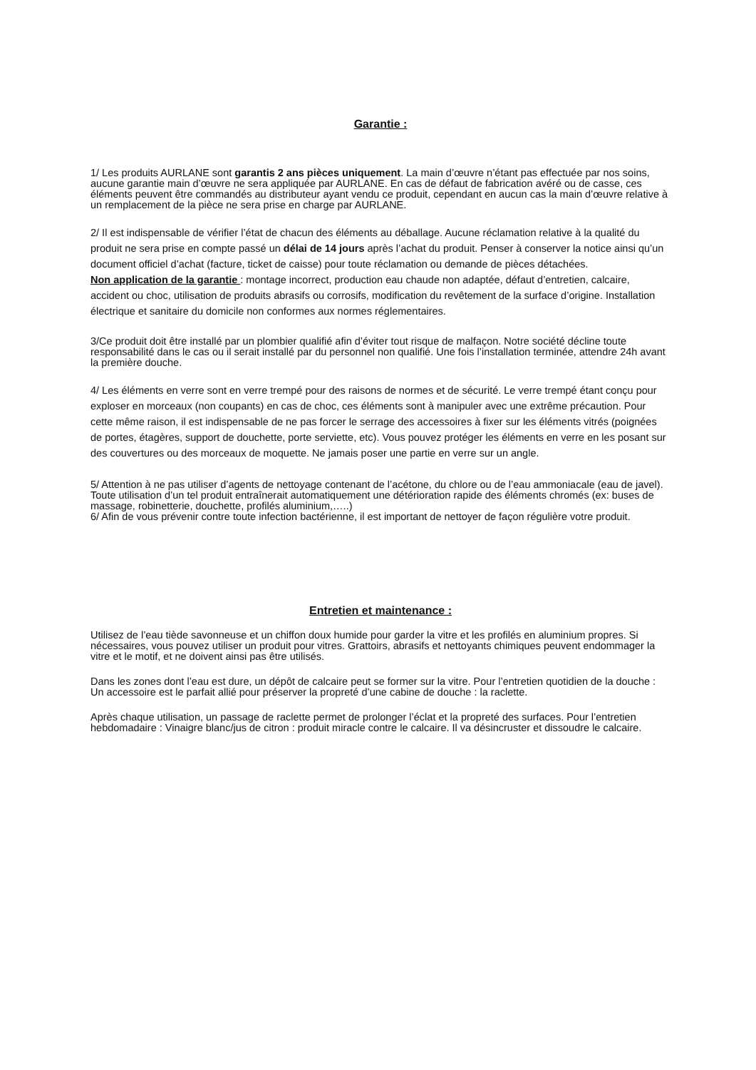Garantie :
1/ Les produits AURLANE sont garantis 2 ans pièces uniquement. La main d’œuvre n’étant pas effectuée par nos soins, aucune garantie main d’œuvre ne sera appliquée par AURLANE. En cas de défaut de fabrication avéré ou de casse, ces éléments peuvent être commandés au distributeur ayant vendu ce produit, cependant en aucun cas la main d’œuvre relative à un remplacement de la pièce ne sera prise en charge par AURLANE.
2/ Il est indispensable de vérifier l’état de chacun des éléments au déballage. Aucune réclamation relative à la qualité du produit ne sera prise en compte passé un délai de 14 jours après l’achat du produit. Penser à conserver la notice ainsi qu’un document officiel d’achat (facture, ticket de caisse) pour toute réclamation ou demande de pièces détachées.
Non application de la garantie : montage incorrect, production eau chaude non adaptée, défaut d’entretien, calcaire, accident ou choc, utilisation de produits abrasifs ou corrosifs, modification du revêtement de la surface d’origine. Installation électrique et sanitaire du domicile non conformes aux normes réglementaires.
3/Ce produit doit être installé par un plombier qualifié afin d’éviter tout risque de malfaçon. Notre société décline toute responsabilité dans le cas ou il serait installé par du personnel non qualifié. Une fois l’installation terminée, attendre 24h avant la première douche.
4/ Les éléments en verre sont en verre trempé pour des raisons de normes et de sécurité. Le verre trempé étant conçu pour exploser en morceaux (non coupants) en cas de choc, ces éléments sont à manipuler avec une extrême précaution. Pour cette même raison, il est indispensable de ne pas forcer le serrage des accessoires à fixer sur les éléments vitrés (poignées de portes, étagères, support de douchette, porte serviette, etc). Vous pouvez protéger les éléments en verre en les posant sur des couvertures ou des morceaux de moquette. Ne jamais poser une partie en verre sur un angle.
5/ Attention à ne pas utiliser d’agents de nettoyage contenant de l’acétone, du chlore ou de l’eau ammoniacale (eau de javel). Toute utilisation d’un tel produit entraînerait automatiquement une détérioration rapide des éléments chromés (ex: buses de massage, robinetterie, douchette, profilés aluminium,…..)
6/ Afin de vous prévenir contre toute infection bactérienne, il est important de nettoyer de façon régulière votre produit.
Entretien et maintenance :
Utilisez de l’eau tiède savonneuse et un chiffon doux humide pour garder la vitre et les profilés en aluminium propres. Si nécessaires, vous pouvez utiliser un produit pour vitres. Grattoirs, abrasifs et nettoyants chimiques peuvent endommager la vitre et le motif, et ne doivent ainsi pas être utilisés.
Dans les zones dont l’eau est dure, un dépôt de calcaire peut se former sur la vitre. Pour l’entretien quotidien de la douche : Un accessoire est le parfait allié pour préserver la propreté d’une cabine de douche : la raclette.
Après chaque utilisation, un passage de raclette permet de prolonger l’éclat et la propreté des surfaces. Pour l’entretien hebdomadaire : Vinaigre blanc/jus de citron : produit miracle contre le calcaire. Il va désincruster et dissoudre le calcaire.